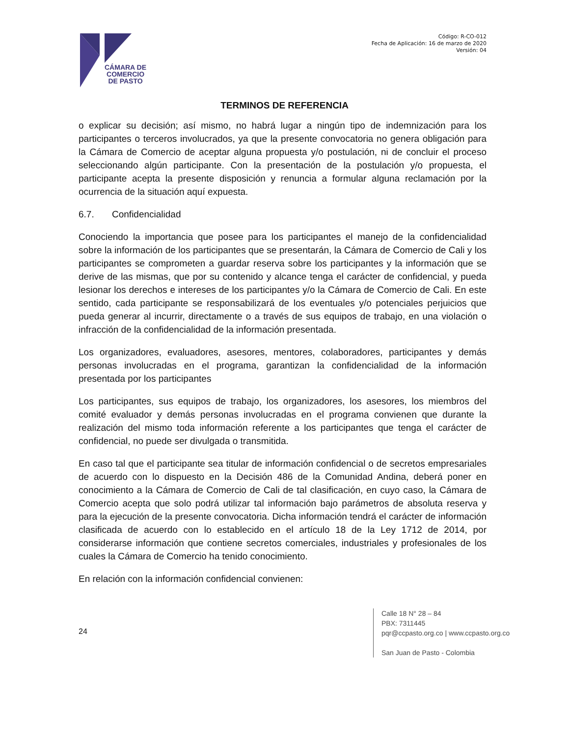CÁMARA DE
COMERCIO
DE PASTO
Código: R-CO-012
Fecha de Aplicación: 16 de marzo de 2020
Versión: 04
TERMINOS DE REFERENCIA
o explicar su decisión; así mismo, no habrá lugar a ningún tipo de indemnización para los participantes o terceros involucrados, ya que la presente convocatoria no genera obligación para la Cámara de Comercio de aceptar alguna propuesta y/o postulación, ni de concluir el proceso seleccionando algún participante. Con la presentación de la postulación y/o propuesta, el participante acepta la presente disposición y renuncia a formular alguna reclamación por la ocurrencia de la situación aquí expuesta.
6.7. Confidencialidad
Conociendo la importancia que posee para los participantes el manejo de la confidencialidad sobre la información de los participantes que se presentarán, la Cámara de Comercio de Cali y los participantes se comprometen a guardar reserva sobre los participantes y la información que se derive de las mismas, que por su contenido y alcance tenga el carácter de confidencial, y pueda lesionar los derechos e intereses de los participantes y/o la Cámara de Comercio de Cali. En este sentido, cada participante se responsabilizará de los eventuales y/o potenciales perjuicios que pueda generar al incurrir, directamente o a través de sus equipos de trabajo, en una violación o infracción de la confidencialidad de la información presentada.
Los organizadores, evaluadores, asesores, mentores, colaboradores, participantes y demás personas involucradas en el programa, garantizan la confidencialidad de la información presentada por los participantes
Los participantes, sus equipos de trabajo, los organizadores, los asesores, los miembros del comité evaluador y demás personas involucradas en el programa convienen que durante la realización del mismo toda información referente a los participantes que tenga el carácter de confidencial, no puede ser divulgada o transmitida.
En caso tal que el participante sea titular de información confidencial o de secretos empresariales de acuerdo con lo dispuesto en la Decisión 486 de la Comunidad Andina, deberá poner en conocimiento a la Cámara de Comercio de Cali de tal clasificación, en cuyo caso, la Cámara de Comercio acepta que solo podrá utilizar tal información bajo parámetros de absoluta reserva y para la ejecución de la presente convocatoria. Dicha información tendrá el carácter de información clasificada de acuerdo con lo establecido en el artículo 18 de la Ley 1712 de 2014, por considerarse información que contiene secretos comerciales, industriales y profesionales de los cuales la Cámara de Comercio ha tenido conocimiento.
En relación con la información confidencial convienen:
24
Calle 18 N° 28 – 84
PBX: 7311445
pqr@ccpasto.org.co | www.ccpasto.org.co
San Juan de Pasto - Colombia